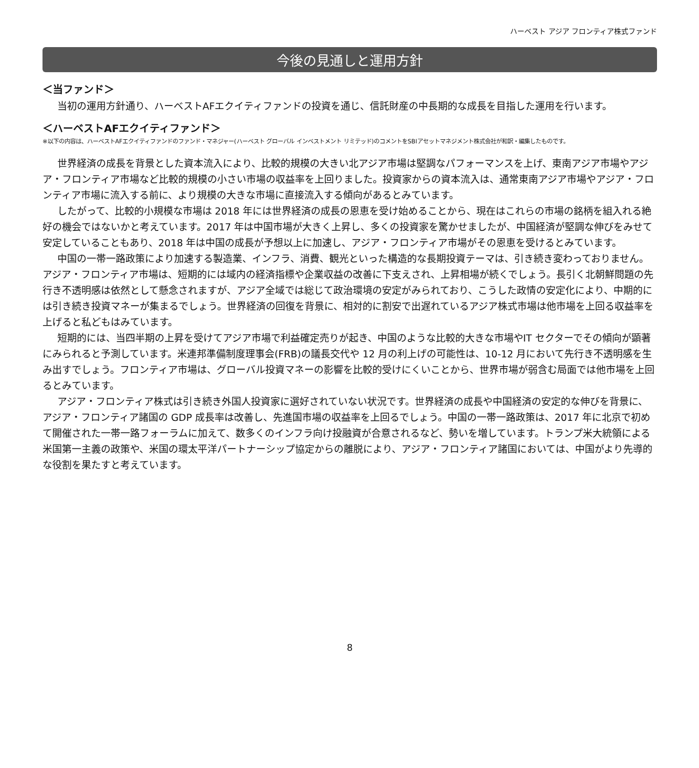ハーベスト アジア フロンティア株式ファンド
今後の見通しと運用方針
＜当ファンド＞
当初の運用方針通り、ハーベストAFエクイティファンドの投資を通じ、信託財産の中長期的な成長を目指した運用を行います。
＜ハーベストAFエクイティファンド＞
※以下の内容は、ハーベストAFエクイティファンドのファンド・マネジャー(ハーベスト グローバル インベストメント リミテッド)のコメントをSBIアセットマネジメント株式会社が和訳・編集したものです。
世界経済の成長を背景とした資本流入により、比較的規模の大きい北アジア市場は堅調なパフォーマンスを上げ、東南アジア市場やアジア・フロンティア市場など比較的規模の小さい市場の収益率を上回りました。投資家からの資本流入は、通常東南アジア市場やアジア・フロンティア市場に流入する前に、より規模の大きな市場に直接流入する傾向があるとみています。
したがって、比較的小規模な市場は 2018 年には世界経済の成長の恩恵を受け始めることから、現在はこれらの市場の銘柄を組入れる絶好の機会ではないかと考えています。2017 年は中国市場が大きく上昇し、多くの投資家を驚かせましたが、中国経済が堅調な伸びをみせて安定していることもあり、2018 年は中国の成長が予想以上に加速し、アジア・フロンティア市場がその恩恵を受けるとみています。
中国の一帯一路政策により加速する製造業、インフラ、消費、観光といった構造的な長期投資テーマは、引き続き変わっておりません。アジア・フロンティア市場は、短期的には域内の経済指標や企業収益の改善に下支えされ、上昇相場が続くでしょう。長引く北朝鮮問題の先行き不透明感は依然として懸念されますが、アジア全域では総じて政治環境の安定がみられており、こうした政情の安定化により、中期的には引き続き投資マネーが集まるでしょう。世界経済の回復を背景に、相対的に割安で出遅れているアジア株式市場は他市場を上回る収益率を上げると私どもはみています。
短期的には、当四半期の上昇を受けてアジア市場で利益確定売りが起き、中国のような比較的大きな市場やIT セクターでその傾向が顕著にみられると予測しています。米連邦準備制度理事会(FRB)の議長交代や 12 月の利上げの可能性は、10-12 月において先行き不透明感を生み出すでしょう。フロンティア市場は、グローバル投資マネーの影響を比較的受けにくいことから、世界市場が弱含む局面では他市場を上回るとみています。
アジア・フロンティア株式は引き続き外国人投資家に選好されていない状況です。世界経済の成長や中国経済の安定的な伸びを背景に、アジア・フロンティア諸国の GDP 成長率は改善し、先進国市場の収益率を上回るでしょう。中国の一帯一路政策は、2017 年に北京で初めて開催された一帯一路フォーラムに加えて、数多くのインフラ向け投融資が合意されるなど、勢いを増しています。トランプ米大統領による米国第一主義の政策や、米国の環太平洋パートナーシップ協定からの離脱により、アジア・フロンティア諸国においては、中国がより先導的な役割を果たすと考えています。
8